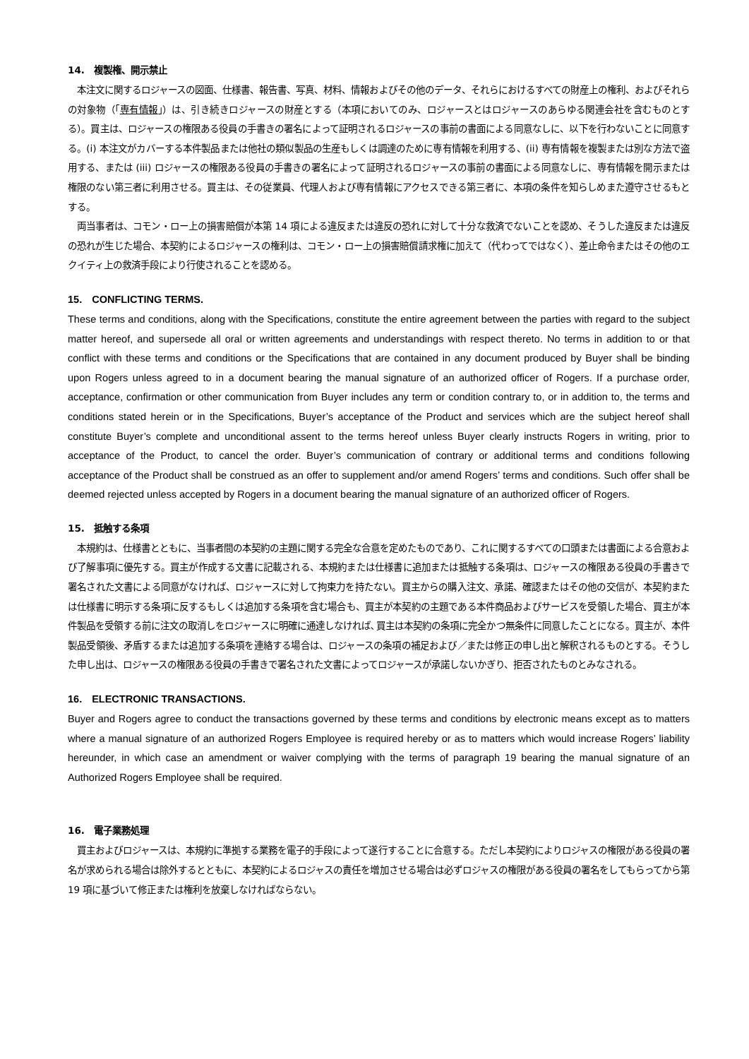14.　複製権、開示禁止
　本注文に関するロジャースの図面、仕様書、報告書、写真、材料、情報およびその他のデータ、それらにおけるすべての財産上の権利、およびそれらの対象物（「専有情報」）は、引き続きロジャースの財産とする（本項においてのみ、ロジャースとはロジャースのあらゆる関連会社を含むものとする）。買主は、ロジャースの権限ある役員の手書きの署名によって証明されるロジャースの事前の書面による同意なしに、以下を行わないことに同意する。(i) 本注文がカバーする本件製品または他社の類似製品の生産もしくは調達のために専有情報を利用する、(ii) 専有情報を複製または別な方法で盗用する、または (iii) ロジャースの権限ある役員の手書きの署名によって証明されるロジャースの事前の書面による同意なしに、専有情報を開示または権限のない第三者に利用させる。買主は、その従業員、代理人および専有情報にアクセスできる第三者に、本項の条件を知らしめまた遵守させるもとする。
　両当事者は、コモン・ロー上の損害賠償が本第 14 項による違反または違反の恐れに対して十分な救済でないことを認め、そうした違反または違反の恐れが生じた場合、本契約によるロジャースの権利は、コモン・ロー上の損害賠償請求権に加えて（代わってではなく）、差止命令またはその他のエクイティ上の救済手段により行使されることを認める。
15.　CONFLICTING TERMS.
These terms and conditions, along with the Specifications, constitute the entire agreement between the parties with regard to the subject matter hereof, and supersede all oral or written agreements and understandings with respect thereto. No terms in addition to or that conflict with these terms and conditions or the Specifications that are contained in any document produced by Buyer shall be binding upon Rogers unless agreed to in a document bearing the manual signature of an authorized officer of Rogers. If a purchase order, acceptance, confirmation or other communication from Buyer includes any term or condition contrary to, or in addition to, the terms and conditions stated herein or in the Specifications, Buyer’s acceptance of the Product and services which are the subject hereof shall constitute Buyer’s complete and unconditional assent to the terms hereof unless Buyer clearly instructs Rogers in writing, prior to acceptance of the Product, to cancel the order. Buyer’s communication of contrary or additional terms and conditions following acceptance of the Product shall be construed as an offer to supplement and/or amend Rogers’ terms and conditions. Such offer shall be deemed rejected unless accepted by Rogers in a document bearing the manual signature of an authorized officer of Rogers.
15.　抵触する条項
　本規約は、仕様書とともに、当事者間の本契約の主題に関する完全な合意を定めたものであり、これに関するすべての口頭または書面による合意および了解事項に優先する。買主が作成する文書に記載される、本規約または仕様書に追加または抵触する条項は、ロジャースの権限ある役員の手書きで署名された文書による同意がなければ、ロジャースに対して拘束力を持たない。買主からの購入注文、承諾、確認またはその他の交信が、本契約または仕様書に明示する条項に反するもしくは追加する条項を含む場合も、買主が本契約の主題である本件商品およびサービスを受領した場合、買主が本件製品を受領する前に注文の取消しをロジャースに明確に通達しなければ､買主は本契約の条項に完全かつ無条件に同意したことになる。買主が、本件製品受領後、矛盾するまたは追加する条項を連絡する場合は、ロジャースの条項の補足および／または修正の申し出と解釈されるものとする。そうした申し出は、ロジャースの権限ある役員の手書きで署名された文書によってロジャースが承諾しないかぎり、拒否されたものとみなされる。
16.　ELECTRONIC TRANSACTIONS.
Buyer and Rogers agree to conduct the transactions governed by these terms and conditions by electronic means except as to matters where a manual signature of an authorized Rogers Employee is required hereby or as to matters which would increase Rogers’ liability hereunder, in which case an amendment or waiver complying with the terms of paragraph 19 bearing the manual signature of an Authorized Rogers Employee shall be required.
16.　電子業務処理
　買主およびロジャースは、本規約に準拠する業務を電子的手段によって遂行することに合意する。ただし本契約によりロジャスの権限がある役員の署名が求められる場合は除外するとともに、本契約によるロジャスの責任を増加させる場合は必ずロジャスの権限がある役員の署名をしてもらってから第 19 項に基づいて修正または権利を放棄しなければならない。